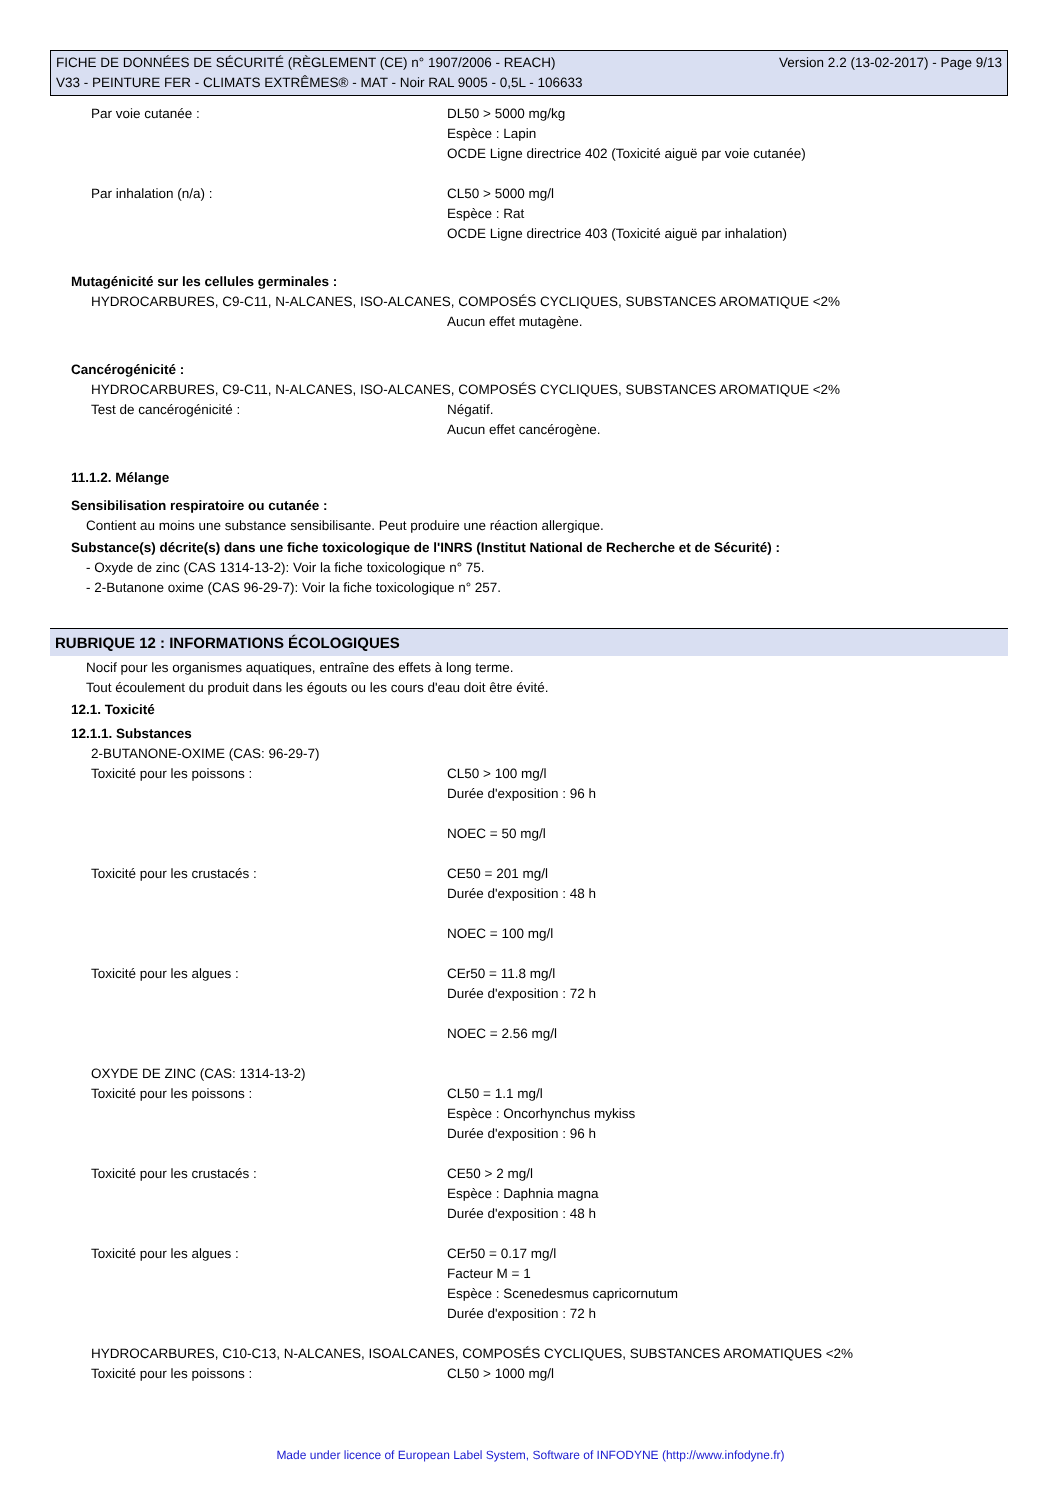Version 2.2 (13-02-2017) - Page 9/13 FICHE DE DONNÉES DE SÉCURITÉ (RÈGLEMENT (CE) n° 1907/2006 - REACH)
V33 - PEINTURE FER - CLIMATS EXTRÊMES® - MAT - Noir RAL 9005 - 0,5L - 106633
Par voie cutanée : DL50 > 5000 mg/kg
Espèce : Lapin
OCDE Ligne directrice 402 (Toxicité aiguë par voie cutanée)
Par inhalation (n/a) : CL50 > 5000 mg/l
Espèce : Rat
OCDE Ligne directrice 403 (Toxicité aiguë par inhalation)
Mutagénicité sur les cellules germinales :
HYDROCARBURES, C9-C11, N-ALCANES, ISO-ALCANES, COMPOSÉS CYCLIQUES, SUBSTANCES AROMATIQUE <2%
Aucun effet mutagène.
Cancérogénicité :
HYDROCARBURES, C9-C11, N-ALCANES, ISO-ALCANES, COMPOSÉS CYCLIQUES, SUBSTANCES AROMATIQUE <2%
Test de cancérogénicité : Négatif.
Aucun effet cancérogène.
11.1.2. Mélange
Sensibilisation respiratoire ou cutanée :
Contient au moins une substance sensibilisante. Peut produire une réaction allergique.
Substance(s) décrite(s) dans une fiche toxicologique de l'INRS (Institut National de Recherche et de Sécurité) :
- Oxyde de zinc (CAS 1314-13-2): Voir la fiche toxicologique n° 75.
- 2-Butanone oxime (CAS 96-29-7): Voir la fiche toxicologique n° 257.
RUBRIQUE 12 : INFORMATIONS ÉCOLOGIQUES
Nocif pour les organismes aquatiques, entraîne des effets à long terme.
Tout écoulement du produit dans les égouts ou les cours d'eau doit être évité.
12.1. Toxicité
12.1.1. Substances
2-BUTANONE-OXIME (CAS: 96-29-7)
Toxicité pour les poissons : CL50 > 100 mg/l
Durée d'exposition : 96 h
NOEC = 50 mg/l
Toxicité pour les crustacés : CE50 = 201 mg/l
Durée d'exposition : 48 h
NOEC = 100 mg/l
Toxicité pour les algues : CEr50 = 11.8 mg/l
Durée d'exposition : 72 h
NOEC = 2.56 mg/l
OXYDE DE ZINC (CAS: 1314-13-2)
Toxicité pour les poissons : CL50 = 1.1 mg/l
Espèce : Oncorhynchus mykiss
Durée d'exposition : 96 h
Toxicité pour les crustacés : CE50 > 2 mg/l
Espèce : Daphnia magna
Durée d'exposition : 48 h
Toxicité pour les algues : CEr50 = 0.17 mg/l
Facteur M = 1
Espèce : Scenedesmus capricornutum
Durée d'exposition : 72 h
HYDROCARBURES, C10-C13, N-ALCANES, ISOALCANES, COMPOSÉS CYCLIQUES, SUBSTANCES AROMATIQUES <2%
Toxicité pour les poissons : CL50 > 1000 mg/l
Made under licence of European Label System, Software of INFODYNE (http://www.infodyne.fr)